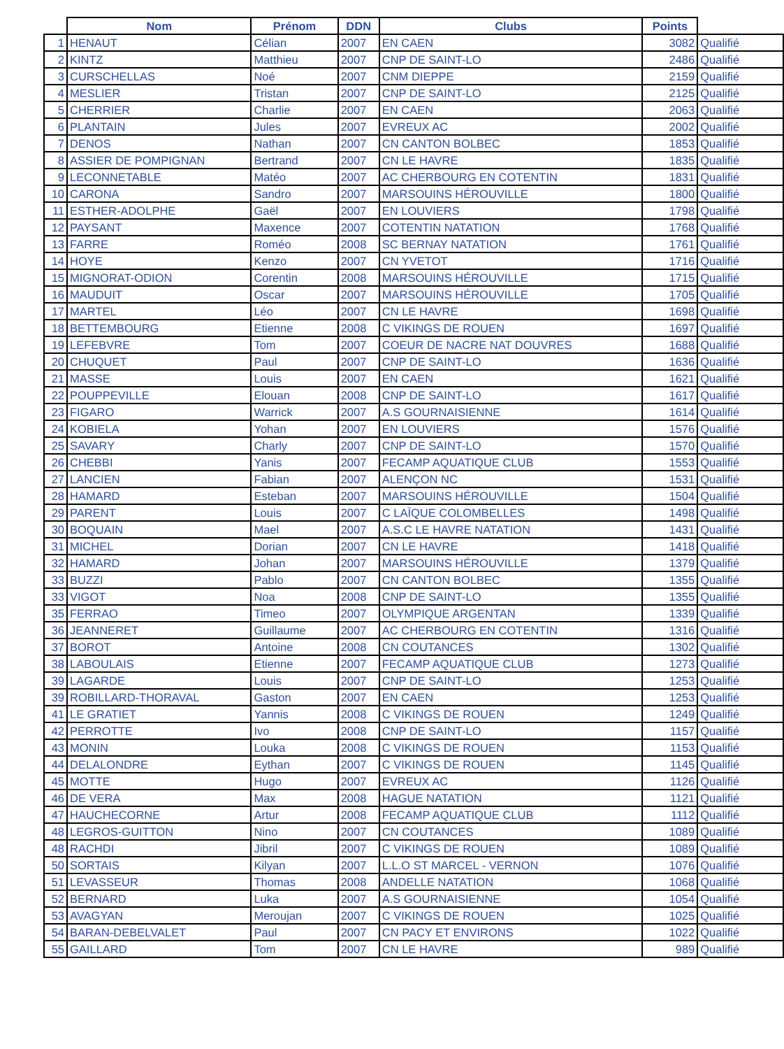| | Nom | Prénom | DDN | Clubs | Points | |
| --- | --- | --- | --- | --- | --- | --- |
| 1 | HENAUT | Célian | 2007 | EN CAEN | 3082 | Qualifié |
| 2 | KINTZ | Matthieu | 2007 | CNP DE SAINT-LO | 2486 | Qualifié |
| 3 | CURSCHELLAS | Noé | 2007 | CNM DIEPPE | 2159 | Qualifié |
| 4 | MESLIER | Tristan | 2007 | CNP DE SAINT-LO | 2125 | Qualifié |
| 5 | CHERRIER | Charlie | 2007 | EN CAEN | 2063 | Qualifié |
| 6 | PLANTAIN | Jules | 2007 | EVREUX AC | 2002 | Qualifié |
| 7 | DENOS | Nathan | 2007 | CN CANTON BOLBEC | 1853 | Qualifié |
| 8 | ASSIER DE POMPIGNAN | Bertrand | 2007 | CN LE HAVRE | 1835 | Qualifié |
| 9 | LECONNETABLE | Matéo | 2007 | AC CHERBOURG EN COTENTIN | 1831 | Qualifié |
| 10 | CARONA | Sandro | 2007 | MARSOUINS HÉROUVILLE | 1800 | Qualifié |
| 11 | ESTHER-ADOLPHE | Gaël | 2007 | EN LOUVIERS | 1798 | Qualifié |
| 12 | PAYSANT | Maxence | 2007 | COTENTIN NATATION | 1768 | Qualifié |
| 13 | FARRE | Roméo | 2008 | SC BERNAY NATATION | 1761 | Qualifié |
| 14 | HOYE | Kenzo | 2007 | CN YVETOT | 1716 | Qualifié |
| 15 | MIGNORAT-ODION | Corentin | 2008 | MARSOUINS HÉROUVILLE | 1715 | Qualifié |
| 16 | MAUDUIT | Oscar | 2007 | MARSOUINS HÉROUVILLE | 1705 | Qualifié |
| 17 | MARTEL | Léo | 2007 | CN LE HAVRE | 1698 | Qualifié |
| 18 | BETTEMBOURG | Etienne | 2008 | C VIKINGS DE ROUEN | 1697 | Qualifié |
| 19 | LEFEBVRE | Tom | 2007 | COEUR DE NACRE NAT DOUVRES | 1688 | Qualifié |
| 20 | CHUQUET | Paul | 2007 | CNP DE SAINT-LO | 1636 | Qualifié |
| 21 | MASSE | Louis | 2007 | EN CAEN | 1621 | Qualifié |
| 22 | POUPPEVILLE | Elouan | 2008 | CNP DE SAINT-LO | 1617 | Qualifié |
| 23 | FIGARO | Warrick | 2007 | A.S GOURNAISIENNE | 1614 | Qualifié |
| 24 | KOBIELA | Yohan | 2007 | EN LOUVIERS | 1576 | Qualifié |
| 25 | SAVARY | Charly | 2007 | CNP DE SAINT-LO | 1570 | Qualifié |
| 26 | CHEBBI | Yanis | 2007 | FECAMP AQUATIQUE CLUB | 1553 | Qualifié |
| 27 | LANCIEN | Fabian | 2007 | ALENÇON NC | 1531 | Qualifié |
| 28 | HAMARD | Esteban | 2007 | MARSOUINS HÉROUVILLE | 1504 | Qualifié |
| 29 | PARENT | Louis | 2007 | C LAÏQUE COLOMBELLES | 1498 | Qualifié |
| 30 | BOQUAIN | Mael | 2007 | A.S.C LE HAVRE NATATION | 1431 | Qualifié |
| 31 | MICHEL | Dorian | 2007 | CN LE HAVRE | 1418 | Qualifié |
| 32 | HAMARD | Johan | 2007 | MARSOUINS HÉROUVILLE | 1379 | Qualifié |
| 33 | BUZZI | Pablo | 2007 | CN CANTON BOLBEC | 1355 | Qualifié |
| 33 | VIGOT | Noa | 2008 | CNP DE SAINT-LO | 1355 | Qualifié |
| 35 | FERRAO | Timeo | 2007 | OLYMPIQUE ARGENTAN | 1339 | Qualifié |
| 36 | JEANNERET | Guillaume | 2007 | AC CHERBOURG EN COTENTIN | 1316 | Qualifié |
| 37 | BOROT | Antoine | 2008 | CN COUTANCES | 1302 | Qualifié |
| 38 | LABOULAIS | Etienne | 2007 | FECAMP AQUATIQUE CLUB | 1273 | Qualifié |
| 39 | LAGARDE | Louis | 2007 | CNP DE SAINT-LO | 1253 | Qualifié |
| 39 | ROBILLARD-THORAVAL | Gaston | 2007 | EN CAEN | 1253 | Qualifié |
| 41 | LE GRATIET | Yannis | 2008 | C VIKINGS DE ROUEN | 1249 | Qualifié |
| 42 | PERROTTE | Ivo | 2008 | CNP DE SAINT-LO | 1157 | Qualifié |
| 43 | MONIN | Louka | 2008 | C VIKINGS DE ROUEN | 1153 | Qualifié |
| 44 | DELALONDRE | Eythan | 2007 | C VIKINGS DE ROUEN | 1145 | Qualifié |
| 45 | MOTTE | Hugo | 2007 | EVREUX AC | 1126 | Qualifié |
| 46 | DE VERA | Max | 2008 | HAGUE NATATION | 1121 | Qualifié |
| 47 | HAUCHECORNE | Artur | 2008 | FECAMP AQUATIQUE CLUB | 1112 | Qualifié |
| 48 | LEGROS-GUITTON | Nino | 2007 | CN COUTANCES | 1089 | Qualifié |
| 48 | RACHDI | Jibril | 2007 | C VIKINGS DE ROUEN | 1089 | Qualifié |
| 50 | SORTAIS | Kilyan | 2007 | L.L.O ST MARCEL - VERNON | 1076 | Qualifié |
| 51 | LEVASSEUR | Thomas | 2008 | ANDELLE NATATION | 1068 | Qualifié |
| 52 | BERNARD | Luka | 2007 | A.S GOURNAISIENNE | 1054 | Qualifié |
| 53 | AVAGYAN | Meroujan | 2007 | C VIKINGS DE ROUEN | 1025 | Qualifié |
| 54 | BARAN-DEBELVALET | Paul | 2007 | CN PACY ET ENVIRONS | 1022 | Qualifié |
| 55 | GAILLARD | Tom | 2007 | CN LE HAVRE | 989 | Qualifié |